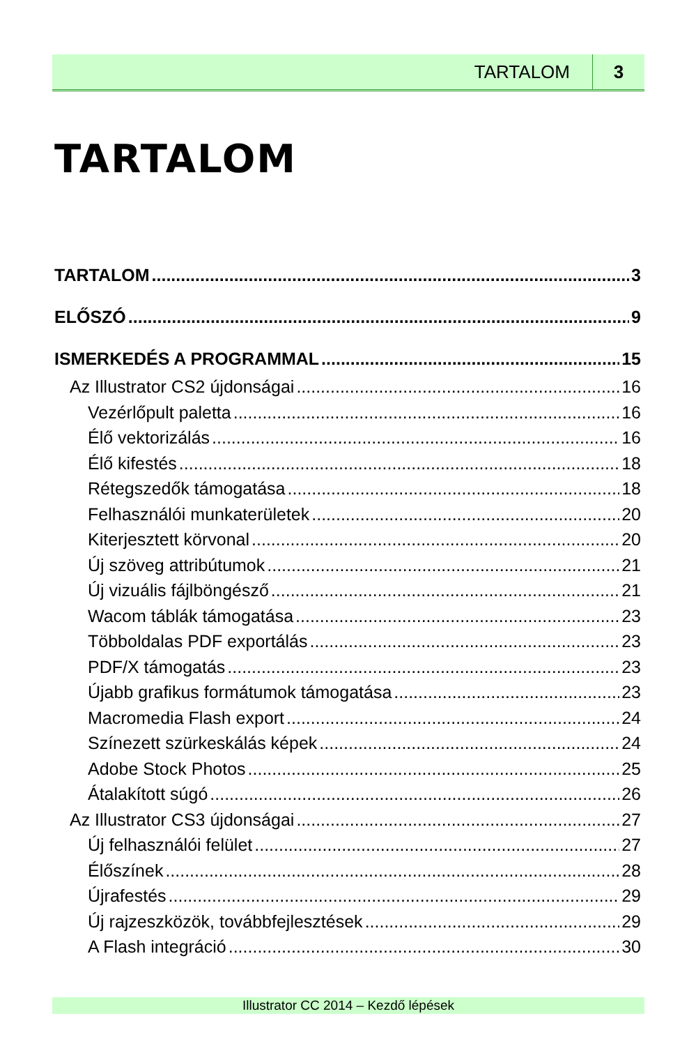TARTALOM 3
TARTALOM
TARTALOM 3
ELŐSZÓ 9
ISMERKEDÉS A PROGRAMMAL 15
Az Illustrator CS2 újdonságai 16
Vezérlőpult paletta 16
Élő vektorizálás 16
Élő kifestés 18
Rétegszedők támogatása 18
Felhasználói munkaterületek 20
Kiterjesztett körvonal 20
Új szöveg attribútumok 21
Új vizuális fájlböngésző 21
Wacom táblák támogatása 23
Többoldalas PDF exportálás 23
PDF/X támogatás 23
Újabb grafikus formátumok támogatása 23
Macromedia Flash export 24
Színezett szürkeskálás képek 24
Adobe Stock Photos 25
Átalakított súgó 26
Az Illustrator CS3 újdonságai 27
Új felhasználói felület 27
Élőszínek 28
Újrafestés 29
Új rajzeszközök, továbbfejlesztések 29
A Flash integráció 30
Illustrator CC 2014 – Kezdő lépések